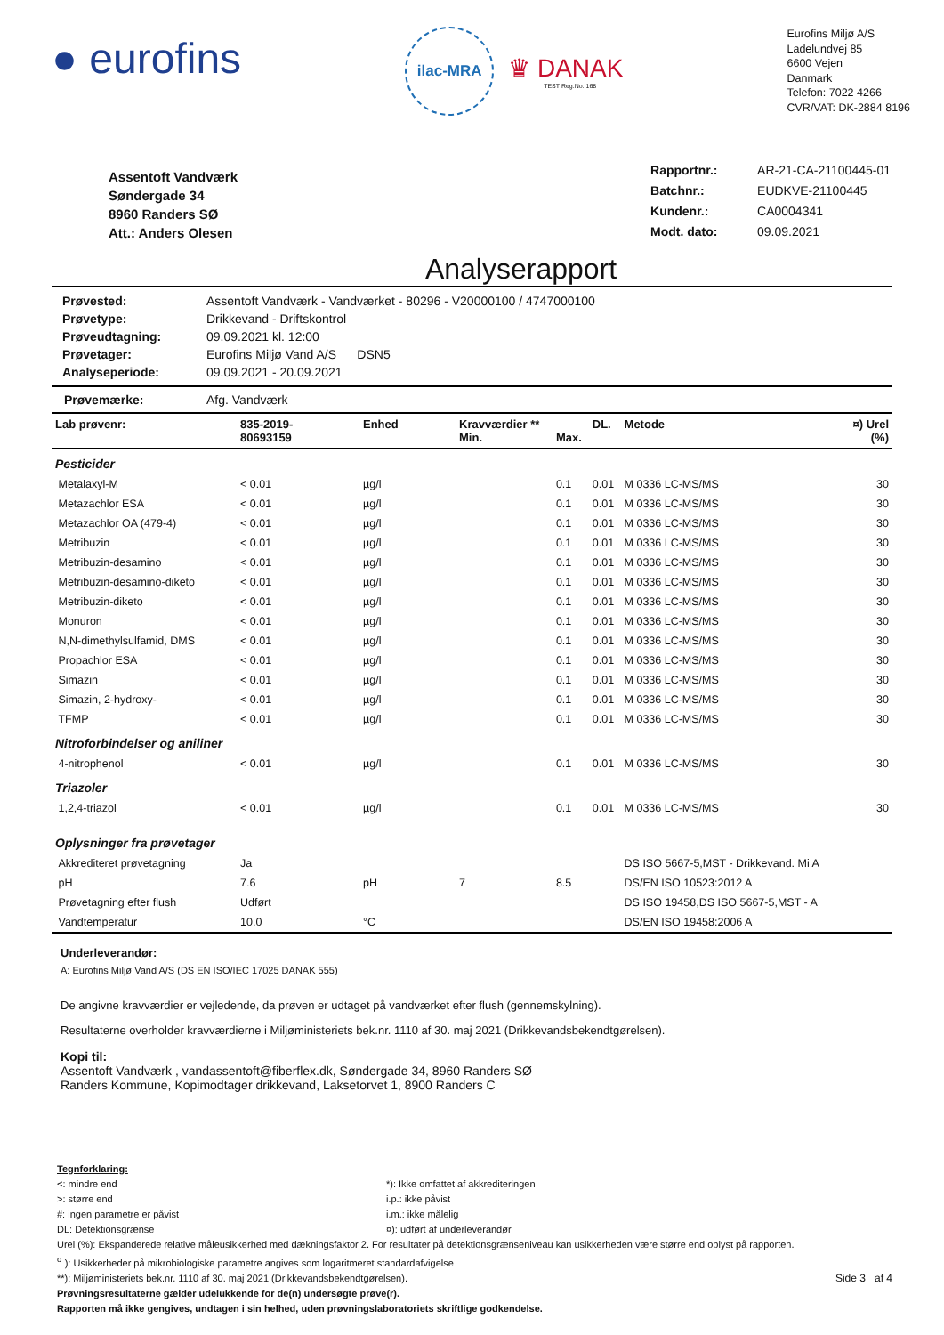● eurofins
ilac-MRA
♛ DANAK
TEST Reg.No. 168
Eurofins Miljø A/S
Ladelundvej 85
6600 Vejen
Danmark
Telefon: 7022 4266
CVR/VAT: DK-2884 8196
Assentoft Vandværk
Søndergade 34
8960 Randers SØ
Att.: Anders Olesen
| Rapportnr.: | AR-21-CA-21100445-01 |
| Batchnr.: | EUDKVE-21100445 |
| Kundenr.: | CA0004341 |
| Modt. dato: | 09.09.2021 |
Analyserapport
| Prøvested: | Assentoft Vandværk - Vandværket - 80296 - V20000100 / 4747000100 |
| Prøvetype: | Drikkevand - Driftskontrol |
| Prøveudtagning: | 09.09.2021 kl. 12:00 |
| Prøvetager: | Eurofins Miljø Vand A/S DSN5 |
| Analyseperiode: | 09.09.2021 - 20.09.2021 |
Prøvemærke: Afg. Vandværk
| Lab prøvenr: | 835-2019- 80693159 | Enhed | Kravværdier ** Min. | Max. | DL. | Metode | ¤) Urel (%) |
| --- | --- | --- | --- | --- | --- | --- | --- |
| Pesticider | | | | | | | |
| Metalaxyl-M | < 0.01 | µg/l | | 0.1 | 0.01 | M 0336 LC-MS/MS | 30 |
| Metazachlor ESA | < 0.01 | µg/l | | 0.1 | 0.01 | M 0336 LC-MS/MS | 30 |
| Metazachlor OA (479-4) | < 0.01 | µg/l | | 0.1 | 0.01 | M 0336 LC-MS/MS | 30 |
| Metribuzin | < 0.01 | µg/l | | 0.1 | 0.01 | M 0336 LC-MS/MS | 30 |
| Metribuzin-desamino | < 0.01 | µg/l | | 0.1 | 0.01 | M 0336 LC-MS/MS | 30 |
| Metribuzin-desamino-diketo | < 0.01 | µg/l | | 0.1 | 0.01 | M 0336 LC-MS/MS | 30 |
| Metribuzin-diketo | < 0.01 | µg/l | | 0.1 | 0.01 | M 0336 LC-MS/MS | 30 |
| Monuron | < 0.01 | µg/l | | 0.1 | 0.01 | M 0336 LC-MS/MS | 30 |
| N,N-dimethylsulfamid, DMS | < 0.01 | µg/l | | 0.1 | 0.01 | M 0336 LC-MS/MS | 30 |
| Propachlor ESA | < 0.01 | µg/l | | 0.1 | 0.01 | M 0336 LC-MS/MS | 30 |
| Simazin | < 0.01 | µg/l | | 0.1 | 0.01 | M 0336 LC-MS/MS | 30 |
| Simazin, 2-hydroxy- | < 0.01 | µg/l | | 0.1 | 0.01 | M 0336 LC-MS/MS | 30 |
| TFMP | < 0.01 | µg/l | | 0.1 | 0.01 | M 0336 LC-MS/MS | 30 |
| Nitroforbindelser og aniliner | | | | | | | |
| 4-nitrophenol | < 0.01 | µg/l | | 0.1 | 0.01 | M 0336 LC-MS/MS | 30 |
| Triazoler | | | | | | | |
| 1,2,4-triazol | < 0.01 | µg/l | | 0.1 | 0.01 | M 0336 LC-MS/MS | 30 |
| Oplysninger fra prøvetager | | | | | | | |
| Akkrediteret prøvetagning | Ja | | | | | DS ISO 5667-5,MST - Drikkevand. Mi A | |
| pH | 7.6 | pH | 7 | 8.5 | | DS/EN ISO 10523:2012 A | |
| Prøvetagning efter flush | Udført | | | | | DS ISO 19458,DS ISO 5667-5,MST - A | |
| Vandtemperatur | 10.0 | °C | | | | DS/EN ISO 19458:2006 A | |
Underleverandør:
A: Eurofins Miljø Vand A/S (DS EN ISO/IEC 17025 DANAK 555)
De angivne kravværdier er vejledende, da prøven er udtaget på vandværket efter flush (gennemskylning).
Resultaterne overholder kravværdierne i Miljøministeriets bek.nr. 1110 af 30. maj 2021 (Drikkevandsbekendtgørelsen).
Kopi til:
Assentoft Vandværk , vandassentoft@fiberflex.dk, Søndergade 34, 8960 Randers SØ
Randers Kommune, Kopimodtager drikkevand, Laksetorvet 1, 8900 Randers C
Tegnforklaring:
<: mindre end
>: større end
#: ingen parametre er påvist
DL: Detektionsgrænse
*): Ikke omfattet af akkrediteringen
i.p.: ikke påvist
i.m.: ikke målelig
¤): udført af underleverandør
Urel (%): Ekspanderede relative måleusikkerhed med dækningsfaktor 2. For resultater på detektionsgrænseniveau kan usikkerheden være større end oplyst på rapporten.
<sup>σ</sup> ): Usikkerheder på mikrobiologiske parametre angives som logaritmeret standardafvigelse
**): Miljøministeriets bek.nr. 1110 af 30. maj 2021 (Drikkevandsbekendtgørelsen). Side 3 af 4
Prøvningsresultaterne gælder udelukkende for de(n) undersøgte prøve(r).
Rapporten må ikke gengives, undtagen i sin helhed, uden prøvningslaboratoriets skriftlige godkendelse.